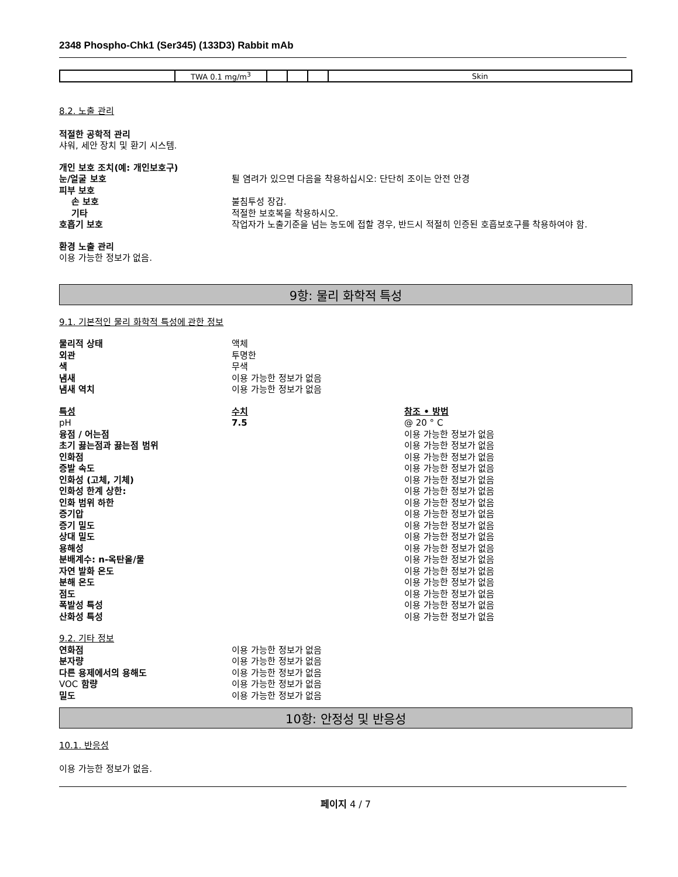2348 Phospho-Chk1 (Ser345) (133D3) Rabbit mAb
| | TWA 0.1 mg/m<sup>3</sup> | | | | Skin |
8.2. 노출 관리
적절한 공학적 관리
샤워, 세안 장치 및 환기 시스템.
개인 보호 조치(예: 개인보호구)
눈/얼굴 보호 튈 염려가 있으면 다음을 착용하십시오: 단단히 조이는 안전 안경
피부 보호
손 보호 불침투성 장갑.
기타 적절한 보호복을 착용하시오.
호흡기 보호 작업자가 노출기준을 넘는 농도에 접할 경우, 반드시 적절히 인증된 호흡보호구를 착용하여야 함.
환경 노출 관리
이용 가능한 정보가 없음.
9항: 물리 화학적 특성
9.1. 기본적인 물리 화학적 특성에 관한 정보
물리적 상태 액체
외관 투명한
색 무색
냄새 이용 가능한 정보가 없음
냄새 역치 이용 가능한 정보가 없음
특성 수치 참조 • 방법
pH 7.5 @ 20 ° C
융점 / 어는점 이용 가능한 정보가 없음
초기 끓는점과 끓는점 범위 이용 가능한 정보가 없음
인화점 이용 가능한 정보가 없음
증발 속도 이용 가능한 정보가 없음
인화성 (고체, 기체) 이용 가능한 정보가 없음
인화성 한계 상한: 이용 가능한 정보가 없음
인화 범위 하한 이용 가능한 정보가 없음
증기압 이용 가능한 정보가 없음
증기 밀도 이용 가능한 정보가 없음
상대 밀도 이용 가능한 정보가 없음
용해성 이용 가능한 정보가 없음
분배계수: n-옥탄올/물 이용 가능한 정보가 없음
자연 발화 온도 이용 가능한 정보가 없음
분해 온도 이용 가능한 정보가 없음
점도 이용 가능한 정보가 없음
폭발성 특성 이용 가능한 정보가 없음
산화성 특성 이용 가능한 정보가 없음
9.2. 기타 정보
연화점 이용 가능한 정보가 없음
분자량 이용 가능한 정보가 없음
다른 용제에서의 용해도 이용 가능한 정보가 없음
VOC 함량 이용 가능한 정보가 없음
밀도 이용 가능한 정보가 없음
10항: 안정성 및 반응성
10.1. 반응성
이용 가능한 정보가 없음.
페이지 4 / 7